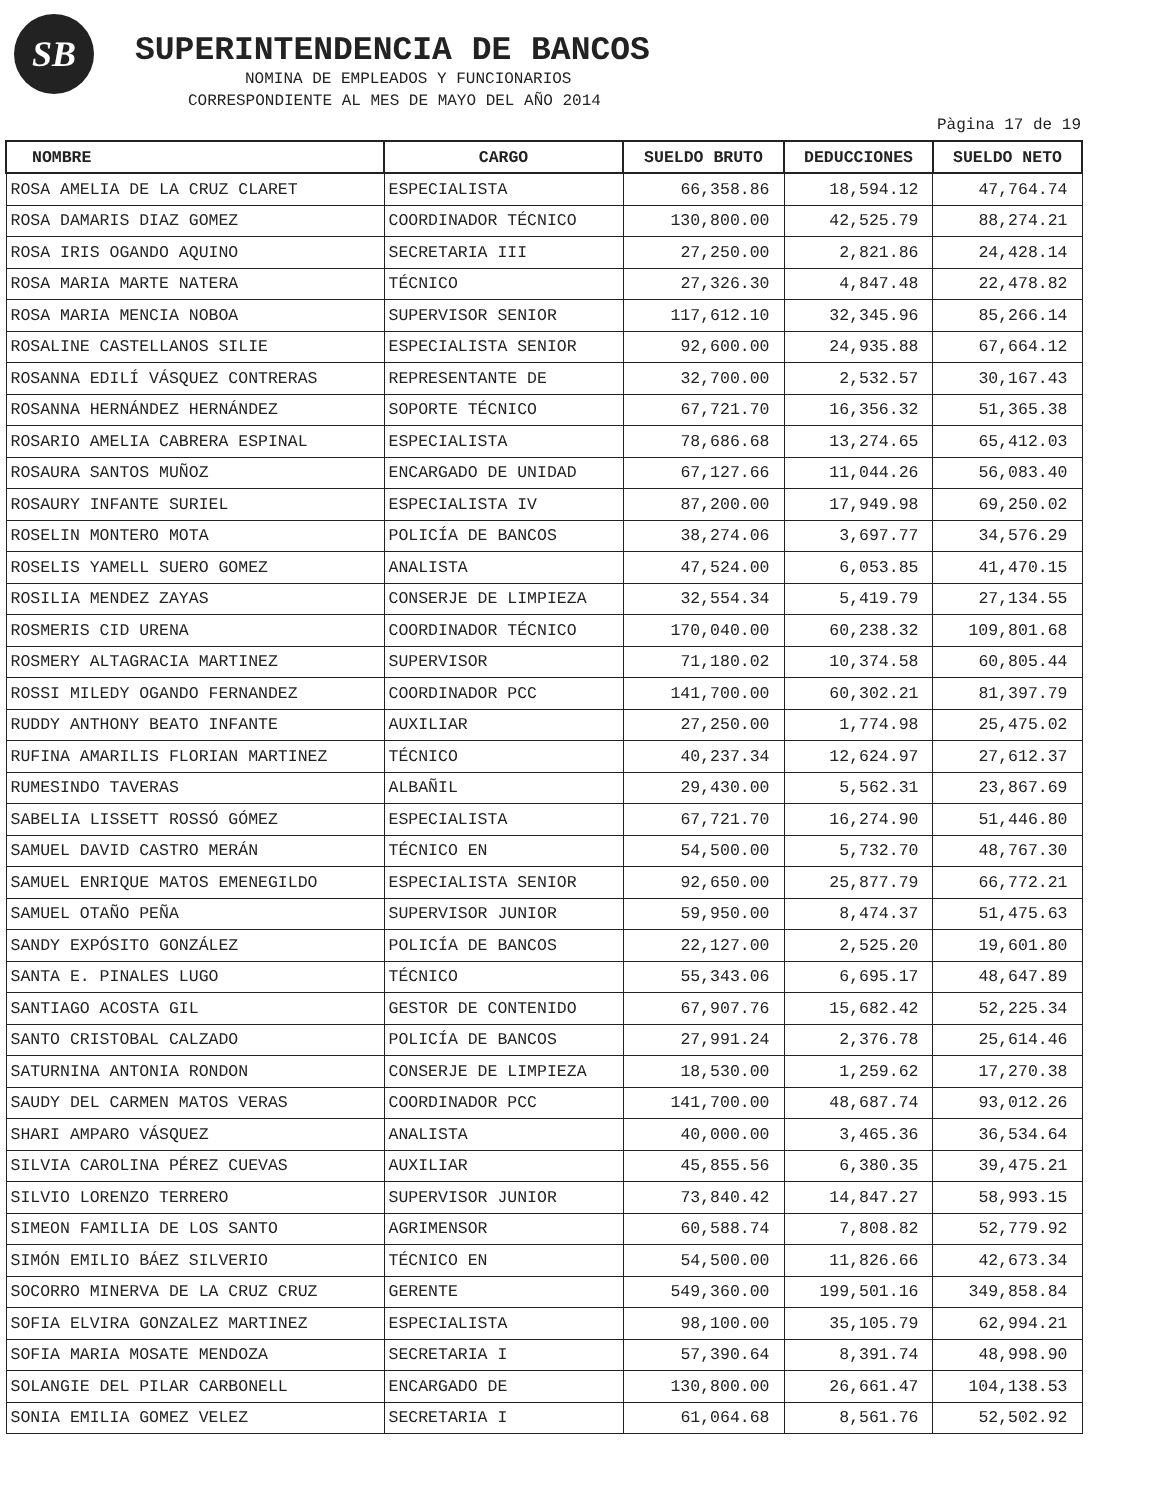SB SUPERINTENDENCIA DE BANCOS
NOMINA DE EMPLEADOS Y FUNCIONARIOS
CORRESPONDIENTE AL MES DE MAYO DEL AÑO 2014
Pàgina 17 de 19
| NOMBRE | CARGO | SUELDO BRUTO | DEDUCCIONES | SUELDO NETO |
| --- | --- | --- | --- | --- |
| ROSA AMELIA DE LA CRUZ CLARET | ESPECIALISTA | 66,358.86 | 18,594.12 | 47,764.74 |
| ROSA DAMARIS DIAZ GOMEZ | COORDINADOR TÉCNICO | 130,800.00 | 42,525.79 | 88,274.21 |
| ROSA IRIS OGANDO AQUINO | SECRETARIA III | 27,250.00 | 2,821.86 | 24,428.14 |
| ROSA MARIA MARTE NATERA | TÉCNICO | 27,326.30 | 4,847.48 | 22,478.82 |
| ROSA MARIA MENCIA NOBOA | SUPERVISOR SENIOR | 117,612.10 | 32,345.96 | 85,266.14 |
| ROSALINE CASTELLANOS SILIE | ESPECIALISTA SENIOR | 92,600.00 | 24,935.88 | 67,664.12 |
| ROSANNA EDILÍ VÁSQUEZ CONTRERAS | REPRESENTANTE DE | 32,700.00 | 2,532.57 | 30,167.43 |
| ROSANNA HERNÁNDEZ HERNÁNDEZ | SOPORTE TÉCNICO | 67,721.70 | 16,356.32 | 51,365.38 |
| ROSARIO AMELIA CABRERA ESPINAL | ESPECIALISTA | 78,686.68 | 13,274.65 | 65,412.03 |
| ROSAURA SANTOS MUÑOZ | ENCARGADO DE UNIDAD | 67,127.66 | 11,044.26 | 56,083.40 |
| ROSAURY INFANTE SURIEL | ESPECIALISTA IV | 87,200.00 | 17,949.98 | 69,250.02 |
| ROSELIN MONTERO MOTA | POLICÍA DE BANCOS | 38,274.06 | 3,697.77 | 34,576.29 |
| ROSELIS YAMELL SUERO GOMEZ | ANALISTA | 47,524.00 | 6,053.85 | 41,470.15 |
| ROSILIA MENDEZ ZAYAS | CONSERJE DE LIMPIEZA | 32,554.34 | 5,419.79 | 27,134.55 |
| ROSMERIS CID URENA | COORDINADOR TÉCNICO | 170,040.00 | 60,238.32 | 109,801.68 |
| ROSMERY ALTAGRACIA MARTINEZ | SUPERVISOR | 71,180.02 | 10,374.58 | 60,805.44 |
| ROSSI MILEDY OGANDO FERNANDEZ | COORDINADOR PCC | 141,700.00 | 60,302.21 | 81,397.79 |
| RUDDY ANTHONY BEATO INFANTE | AUXILIAR | 27,250.00 | 1,774.98 | 25,475.02 |
| RUFINA AMARILIS FLORIAN MARTINEZ | TÉCNICO | 40,237.34 | 12,624.97 | 27,612.37 |
| RUMESINDO TAVERAS | ALBAÑIL | 29,430.00 | 5,562.31 | 23,867.69 |
| SABELIA LISSETT ROSSÓ GÓMEZ | ESPECIALISTA | 67,721.70 | 16,274.90 | 51,446.80 |
| SAMUEL DAVID CASTRO MERÁN | TÉCNICO EN | 54,500.00 | 5,732.70 | 48,767.30 |
| SAMUEL ENRIQUE MATOS EMENEGILDO | ESPECIALISTA SENIOR | 92,650.00 | 25,877.79 | 66,772.21 |
| SAMUEL OTAÑO PEÑA | SUPERVISOR JUNIOR | 59,950.00 | 8,474.37 | 51,475.63 |
| SANDY EXPÓSITO GONZÁLEZ | POLICÍA DE BANCOS | 22,127.00 | 2,525.20 | 19,601.80 |
| SANTA E. PINALES LUGO | TÉCNICO | 55,343.06 | 6,695.17 | 48,647.89 |
| SANTIAGO ACOSTA GIL | GESTOR DE CONTENIDO | 67,907.76 | 15,682.42 | 52,225.34 |
| SANTO CRISTOBAL CALZADO | POLICÍA DE BANCOS | 27,991.24 | 2,376.78 | 25,614.46 |
| SATURNINA ANTONIA RONDON | CONSERJE DE LIMPIEZA | 18,530.00 | 1,259.62 | 17,270.38 |
| SAUDY DEL CARMEN MATOS VERAS | COORDINADOR PCC | 141,700.00 | 48,687.74 | 93,012.26 |
| SHARI AMPARO VÁSQUEZ | ANALISTA | 40,000.00 | 3,465.36 | 36,534.64 |
| SILVIA CAROLINA PÉREZ CUEVAS | AUXILIAR | 45,855.56 | 6,380.35 | 39,475.21 |
| SILVIO LORENZO TERRERO | SUPERVISOR JUNIOR | 73,840.42 | 14,847.27 | 58,993.15 |
| SIMEON FAMILIA DE LOS SANTO | AGRIMENSOR | 60,588.74 | 7,808.82 | 52,779.92 |
| SIMÓN EMILIO BÁEZ SILVERIO | TÉCNICO EN | 54,500.00 | 11,826.66 | 42,673.34 |
| SOCORRO MINERVA DE LA CRUZ CRUZ | GERENTE | 549,360.00 | 199,501.16 | 349,858.84 |
| SOFIA ELVIRA GONZALEZ MARTINEZ | ESPECIALISTA | 98,100.00 | 35,105.79 | 62,994.21 |
| SOFIA MARIA MOSATE MENDOZA | SECRETARIA I | 57,390.64 | 8,391.74 | 48,998.90 |
| SOLANGIE DEL PILAR CARBONELL | ENCARGADO DE | 130,800.00 | 26,661.47 | 104,138.53 |
| SONIA EMILIA GOMEZ VELEZ | SECRETARIA I | 61,064.68 | 8,561.76 | 52,502.92 |